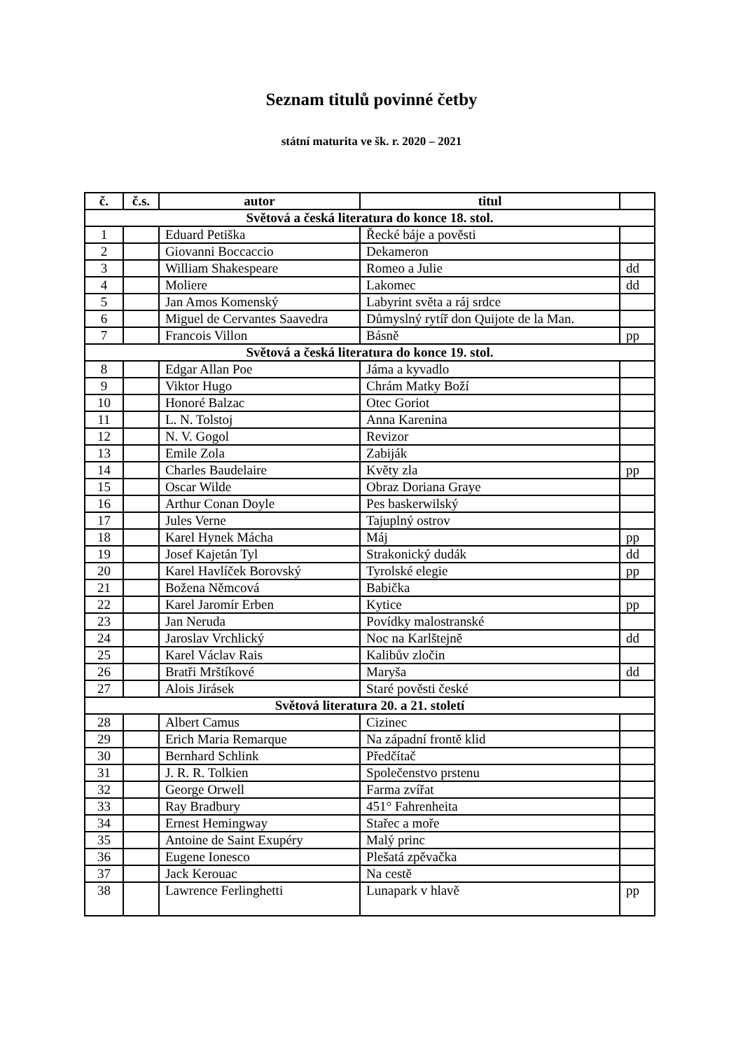Seznam titulů povinné četby
státní maturita ve šk. r. 2020 – 2021
| č. | č.s. | autor | titul | |
| --- | --- | --- | --- | --- |
| Světová a česká literatura do konce 18. stol. | | | | |
| 1 | | Eduard Petiška | Řecké báje a pověsti | |
| 2 | | Giovanni Boccaccio | Dekameron | |
| 3 | | William Shakespeare | Romeo a Julie | dd |
| 4 | | Moliere | Lakomec | dd |
| 5 | | Jan Amos Komenský | Labyrint světa a ráj srdce | |
| 6 | | Miguel de Cervantes Saavedra | Důmyslný rytíř don Quijote de la Man. | |
| 7 | | Francois Villon | Básně | pp |
| Světová a česká literatura do konce 19. stol. | | | | |
| 8 | | Edgar Allan Poe | Jáma a kyvadlo | |
| 9 | | Viktor Hugo | Chrám Matky Boží | |
| 10 | | Honoré Balzac | Otec Goriot | |
| 11 | | L. N. Tolstoj | Anna Karenina | |
| 12 | | N. V. Gogol | Revizor | |
| 13 | | Emile Zola | Zabiják | |
| 14 | | Charles Baudelaire | Květy zla | pp |
| 15 | | Oscar Wilde | Obraz Doriana Graye | |
| 16 | | Arthur Conan Doyle | Pes baskerwilský | |
| 17 | | Jules Verne | Tajuplný ostrov | |
| 18 | | Karel Hynek Mácha | Máj | pp |
| 19 | | Josef Kajetán Tyl | Strakonický dudák | dd |
| 20 | | Karel Havlíček Borovský | Tyrolské elegie | pp |
| 21 | | Božena Němcová | Babička | |
| 22 | | Karel Jaromír Erben | Kytice | pp |
| 23 | | Jan Neruda | Povídky malostranské | |
| 24 | | Jaroslav Vrchlický | Noc na Karlštejně | dd |
| 25 | | Karel Václav Rais | Kalibův zločin | |
| 26 | | Bratři Mrštíkové | Maryša | dd |
| 27 | | Alois Jirásek | Staré pověsti české | |
| Světová literatura 20. a 21. století | | | | |
| 28 | | Albert Camus | Cizinec | |
| 29 | | Erich Maria Remarque | Na západní frontě klid | |
| 30 | | Bernhard Schlink | Předčítač | |
| 31 | | J. R. R. Tolkien | Společenstvo prstenu | |
| 32 | | George Orwell | Farma zvířat | |
| 33 | | Ray Bradbury | 451° Fahrenheita | |
| 34 | | Ernest Hemingway | Stařec a moře | |
| 35 | | Antoine de Saint Exupéry | Malý princ | |
| 36 | | Eugene Ionesco | Plešatá zpěvačka | |
| 37 | | Jack Kerouac | Na cestě | |
| 38 | | Lawrence Ferlinghetti | Lunapark v hlavě | pp |